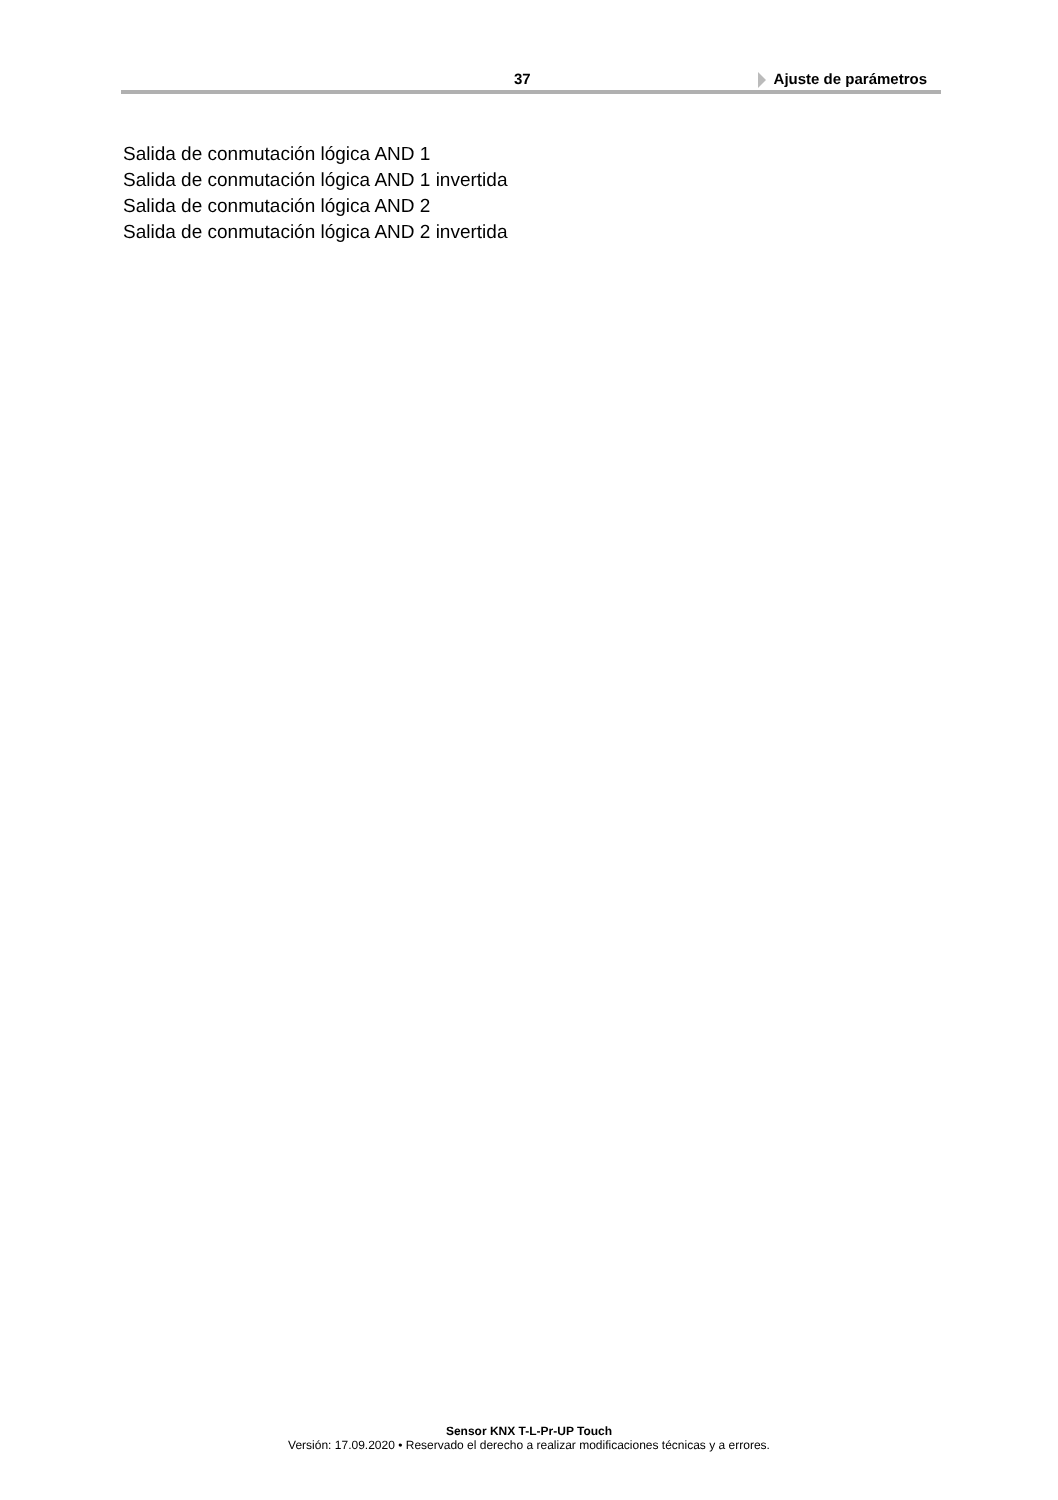37 Ajuste de parámetros
Salida de conmutación lógica AND 1
Salida de conmutación lógica AND 1 invertida
Salida de conmutación lógica AND 2
Salida de conmutación lógica AND 2 invertida
Sensor KNX T-L-Pr-UP Touch
Versión: 17.09.2020 • Reservado el derecho a realizar modificaciones técnicas y a errores.